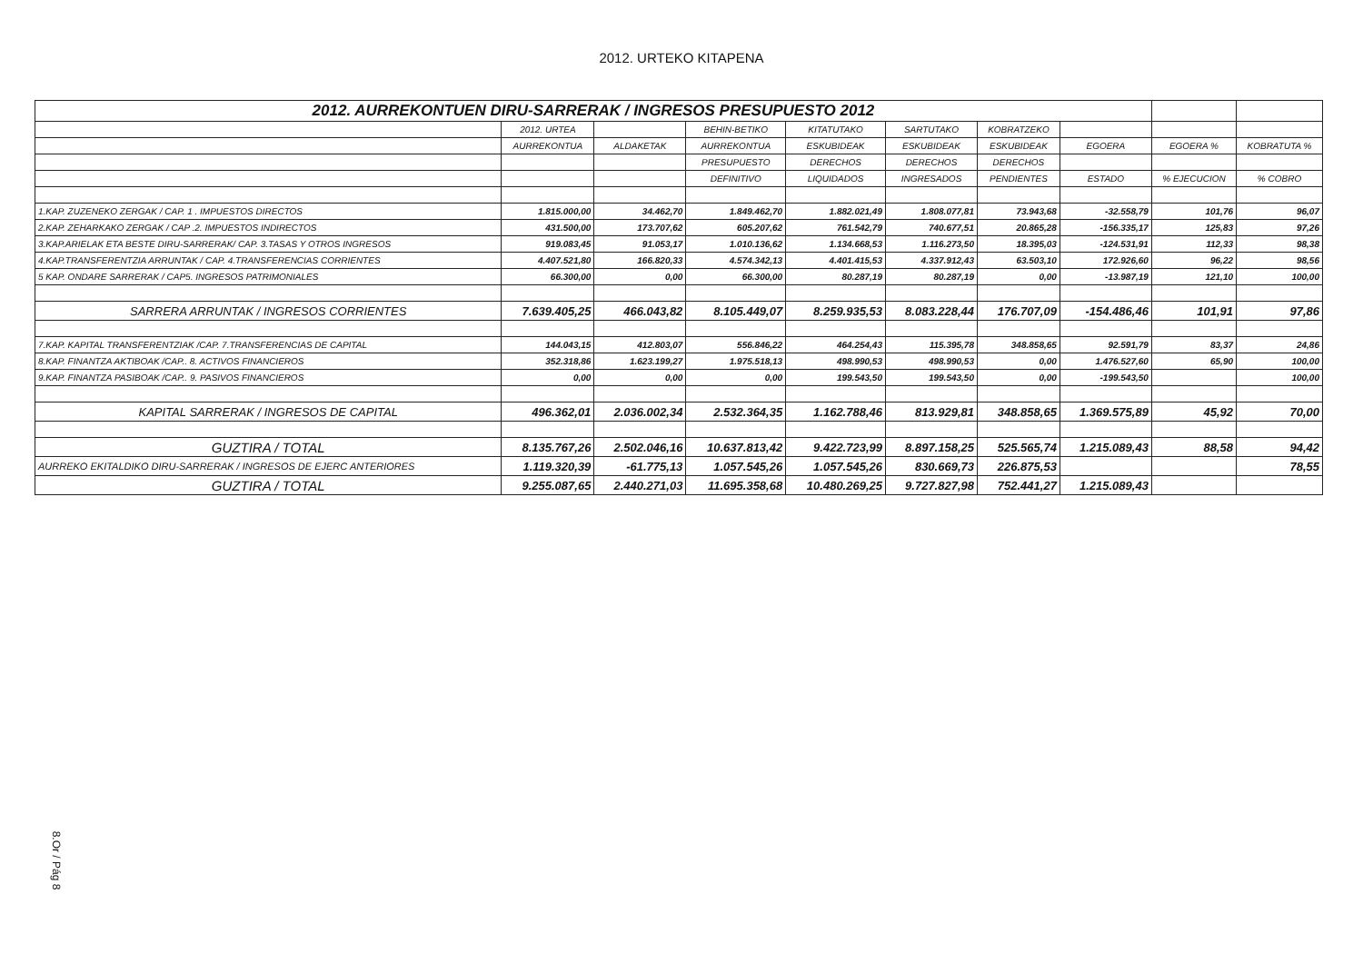2012. URTEKO KITAPENA
| 2012. AURREKONTUEN DIRU-SARRERAK / INGRESOS PRESUPUESTO 2012 | | | | | | | | | |
| | 2012. URTEA | | BEHIN-BETIKO | KITATUTAKO | SARTUTAKO | KOBRATZEKO | | | |
| | AURREKONTUA | ALDAKETAK | AURREKONTUA | ESKUBIDEAK | ESKUBIDEAK | ESKUBIDEAK | EGOERA | EGOERA % | KOBRATUTA % |
| | | | PRESUPUESTO | DERECHOS | DERECHOS | DERECHOS | | | |
| | | | DEFINITIVO | LIQUIDADOS | INGRESADOS | PENDIENTES | ESTADO | % EJECUCION | % COBRO |
| 1.KAP. ZUZENEKO ZERGAK / CAP. 1 . IMPUESTOS DIRECTOS | 1.815.000,00 | 34.462,70 | 1.849.462,70 | 1.882.021,49 | 1.808.077,81 | 73.943,68 | -32.558,79 | 101,76 | 96,07 |
| 2.KAP. ZEHARKAKO ZERGAK / CAP .2. IMPUESTOS INDIRECTOS | 431.500,00 | 173.707,62 | 605.207,62 | 761.542,79 | 740.677,51 | 20.865,28 | -156.335,17 | 125,83 | 97,26 |
| 3.KAP.ARIELAK ETA BESTE DIRU-SARRERAK/ CAP. 3.TASAS Y OTROS INGRESOS | 919.083,45 | 91.053,17 | 1.010.136,62 | 1.134.668,53 | 1.116.273,50 | 18.395,03 | -124.531,91 | 112,33 | 98,38 |
| 4.KAP.TRANSFERENTZIA ARRUNTAK / CAP. 4.TRANSFERENCIAS CORRIENTES | 4.407.521,80 | 166.820,33 | 4.574.342,13 | 4.401.415,53 | 4.337.912,43 | 63.503,10 | 172.926,60 | 96,22 | 98,56 |
| 5 KAP. ONDARE SARRERAK / CAP5. INGRESOS PATRIMONIALES | 66.300,00 | 0,00 | 66.300,00 | 80.287,19 | 80.287,19 | 0,00 | -13.987,19 | 121,10 | 100,00 |
| SARRERA ARRUNTAK / INGRESOS CORRIENTES | 7.639.405,25 | 466.043,82 | 8.105.449,07 | 8.259.935,53 | 8.083.228,44 | 176.707,09 | -154.486,46 | 101,91 | 97,86 |
| 7.KAP. KAPITAL TRANSFERENTZIAK /CAP. 7.TRANSFERENCIAS DE CAPITAL | 144.043,15 | 412.803,07 | 556.846,22 | 464.254,43 | 115.395,78 | 348.858,65 | 92.591,79 | 83,37 | 24,86 |
| 8.KAP. FINANTZA AKTIBOAK /CAP.. 8. ACTIVOS FINANCIEROS | 352.318,86 | 1.623.199,27 | 1.975.518,13 | 498.990,53 | 498.990,53 | 0,00 | 1.476.527,60 | 65,90 | 100,00 |
| 9.KAP. FINANTZA PASIBOAK /CAP.. 9. PASIVOS FINANCIEROS | 0,00 | 0,00 | 0,00 | 199.543,50 | 199.543,50 | 0,00 | -199.543,50 | | 100,00 |
| KAPITAL SARRERAK / INGRESOS DE CAPITAL | 496.362,01 | 2.036.002,34 | 2.532.364,35 | 1.162.788,46 | 813.929,81 | 348.858,65 | 1.369.575,89 | 45,92 | 70,00 |
| GUZTIRA / TOTAL | 8.135.767,26 | 2.502.046,16 | 10.637.813,42 | 9.422.723,99 | 8.897.158,25 | 525.565,74 | 1.215.089,43 | 88,58 | 94,42 |
| AURREKO EKITALDIKO DIRU-SARRERAK / INGRESOS DE EJERC ANTERIORES | 1.119.320,39 | -61.775,13 | 1.057.545,26 | 1.057.545,26 | 830.669,73 | 226.875,53 | | | 78,55 |
| GUZTIRA / TOTAL | 9.255.087,65 | 2.440.271,03 | 11.695.358,68 | 10.480.269,25 | 9.727.827,98 | 752.441,27 | 1.215.089,43 | | |
8.Or / Pág 8